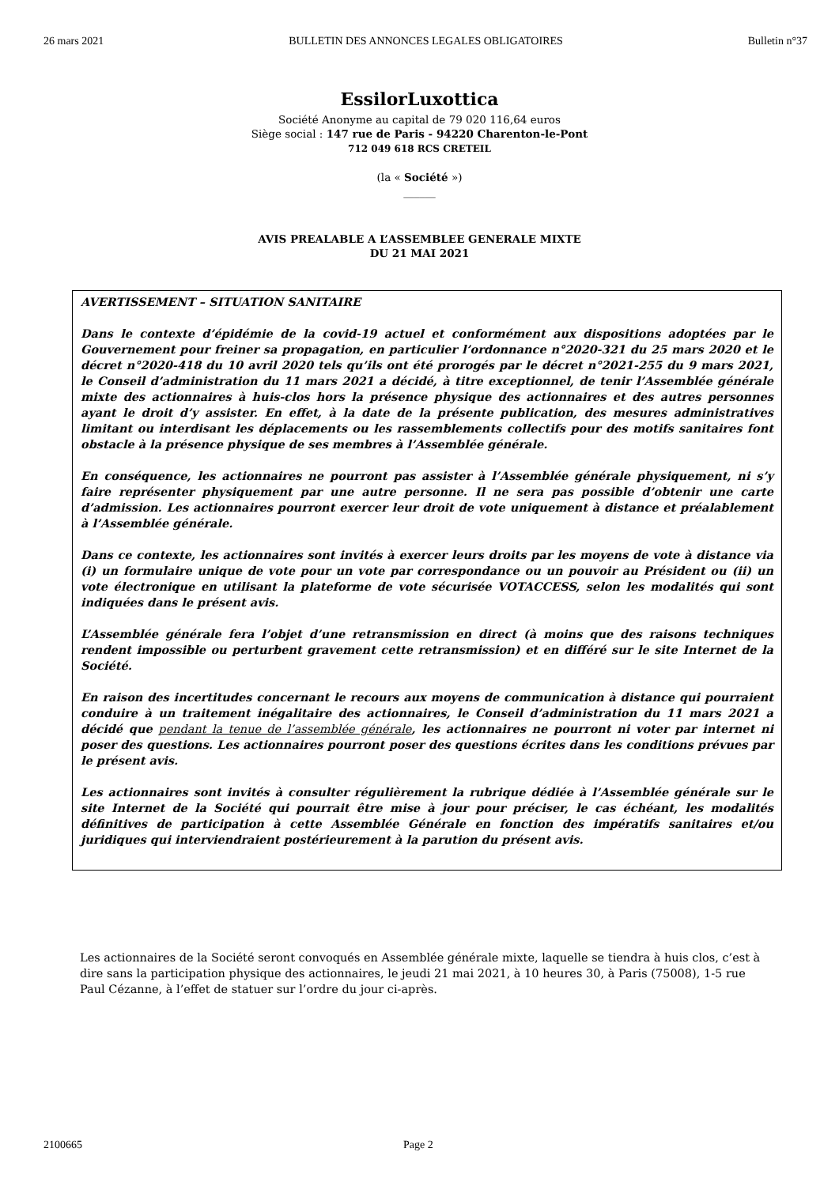26 mars 2021 BULLETIN DES ANNONCES LEGALES OBLIGATOIRES Bulletin n°37
EssilorLuxottica
Société Anonyme au capital de 79 020 116,64 euros
Siège social : 147 rue de Paris - 94220 Charenton-le-Pont
712 049 618 RCS CRETEIL
(la « Société »)
______
AVIS PREALABLE A L’ASSEMBLEE GENERALE MIXTE
DU 21 MAI 2021
AVERTISSEMENT – SITUATION SANITAIRE
Dans le contexte d’épidémie de la covid-19 actuel et conformément aux dispositions adoptées par le Gouvernement pour freiner sa propagation, en particulier l’ordonnance n°2020-321 du 25 mars 2020 et le décret n°2020-418 du 10 avril 2020 tels qu’ils ont été prorogés par le décret n°2021-255 du 9 mars 2021, le Conseil d’administration du 11 mars 2021 a décidé, à titre exceptionnel, de tenir l’Assemblée générale mixte des actionnaires à huis-clos hors la présence physique des actionnaires et des autres personnes ayant le droit d’y assister. En effet, à la date de la présente publication, des mesures administratives limitant ou interdisant les déplacements ou les rassemblements collectifs pour des motifs sanitaires font obstacle à la présence physique de ses membres à l’Assemblée générale.
En conséquence, les actionnaires ne pourront pas assister à l’Assemblée générale physiquement, ni s’y faire représenter physiquement par une autre personne. Il ne sera pas possible d’obtenir une carte d’admission. Les actionnaires pourront exercer leur droit de vote uniquement à distance et préalablement à l’Assemblée générale.
Dans ce contexte, les actionnaires sont invités à exercer leurs droits par les moyens de vote à distance via (i) un formulaire unique de vote pour un vote par correspondance ou un pouvoir au Président ou (ii) un vote électronique en utilisant la plateforme de vote sécurisée VOTACCESS, selon les modalités qui sont indiquées dans le présent avis.
L’Assemblée générale fera l’objet d’une retransmission en direct (à moins que des raisons techniques rendent impossible ou perturbent gravement cette retransmission) et en différé sur le site Internet de la Société.
En raison des incertitudes concernant le recours aux moyens de communication à distance qui pourraient conduire à un traitement inégalitaire des actionnaires, le Conseil d’administration du 11 mars 2021 a décidé que pendant la tenue de l’assemblée générale, les actionnaires ne pourront ni voter par internet ni poser des questions. Les actionnaires pourront poser des questions écrites dans les conditions prévues par le présent avis.
Les actionnaires sont invités à consulter régulièrement la rubrique dédiée à l’Assemblée générale sur le site Internet de la Société qui pourrait être mise à jour pour préciser, le cas échéant, les modalités définitives de participation à cette Assemblée Générale en fonction des impératifs sanitaires et/ou juridiques qui interviendraient postérieurement à la parution du présent avis.
Les actionnaires de la Société seront convoqués en Assemblée générale mixte, laquelle se tiendra à huis clos, c’est à dire sans la participation physique des actionnaires, le jeudi 21 mai 2021, à 10 heures 30, à Paris (75008), 1-5 rue Paul Cézanne, à l’effet de statuer sur l’ordre du jour ci-après.
2100665 Page 2